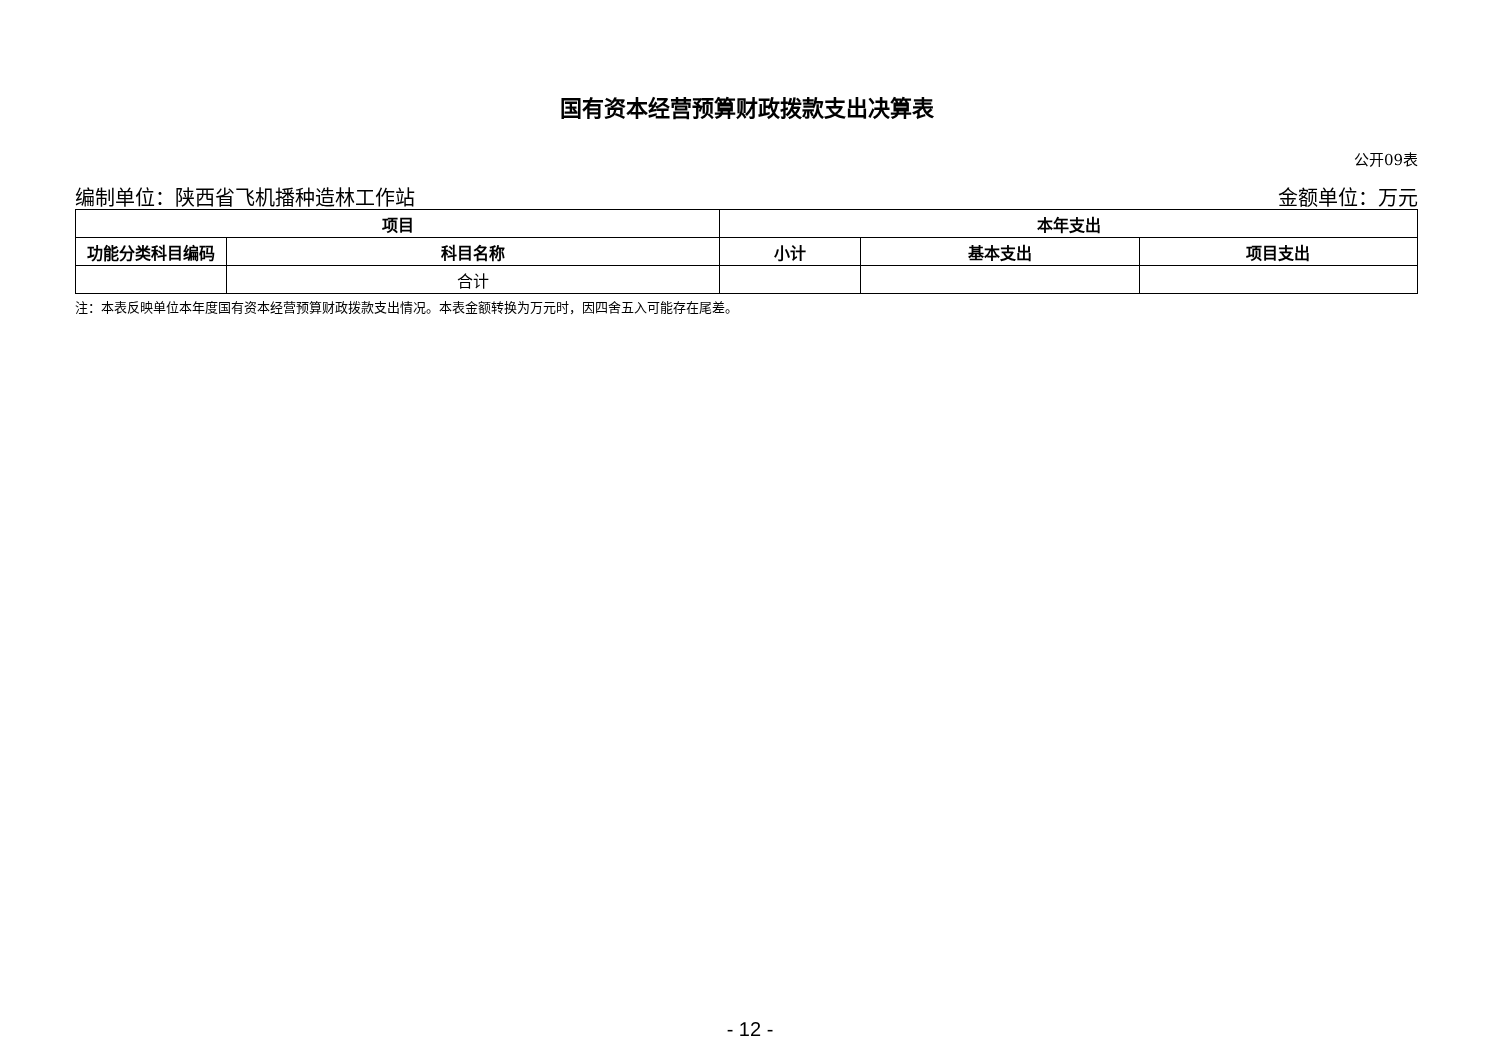国有资本经营预算财政拨款支出决算表
公开09表
编制单位：陕西省飞机播种造林工作站 金额单位：万元
| 项目 | | 本年支出 | | |
| --- | --- | --- | --- | --- |
| 功能分类科目编码 | 科目名称 | 小计 | 基本支出 | 项目支出 |
| | 合计 | | | |
注：本表反映单位本年度国有资本经营预算财政拨款支出情况。本表金额转换为万元时，因四舍五入可能存在尾差。
- 12 -